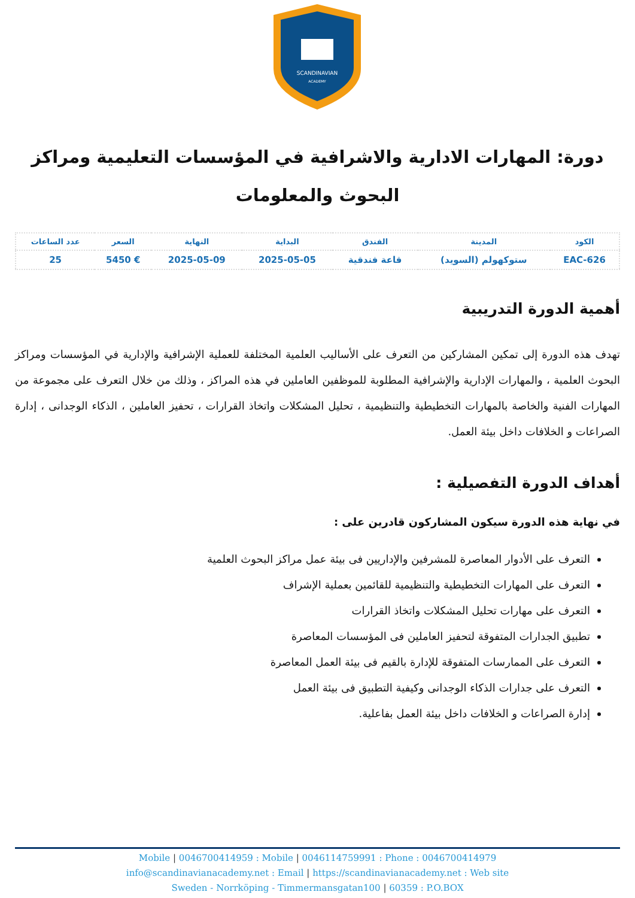SCANDINAVIAN
ACADEMY
دورة: المهارات الادارية والاشرافية في المؤسسات التعليمية ومراكز البحوث والمعلومات
| الكود | المدينة | الفندق | البداية | النهاية | السعر | عدد الساعات |
| --- | --- | --- | --- | --- | --- | --- |
| EAC-626 | ستوكهولم (السويد) | قاعة فندقية | 2025-05-05 | 2025-05-09 | € 5450 | 25 |
أهمية الدورة التدريبية
تهدف هذه الدورة إلى تمكين المشاركين من التعرف على الأساليب العلمية المختلفة للعملية الإشرافية والإدارية في المؤسسات ومراكز البحوث العلمية ، والمهارات الإدارية والإشرافية المطلوبة للموظفين العاملين في هذه المراكز ، وذلك من خلال التعرف على مجموعة من المهارات الفنية والخاصة بالمهارات التخطيطية والتنظيمية ، تحليل المشكلات واتخاذ القرارات ، تحفيز العاملين ، الذكاء الوجدانى ، إدارة الصراعات و الخلافات داخل بيئة العمل.
أهداف الدورة التفصيلية :
في نهاية هذه الدورة سيكون المشاركون قادرين على :
التعرف على الأدوار المعاصرة للمشرفين والإداريين فى بيئة عمل مراكز البحوث العلمية
التعرف على المهارات التخطيطية والتنظيمية للقائمين بعملية الإشراف
التعرف على مهارات تحليل المشكلات واتخاذ القرارات
تطبيق الجدارات المتفوقة لتحفيز العاملين فى المؤسسات المعاصرة
التعرف على الممارسات المتفوقة للإدارة بالقيم فى بيئة العمل المعاصرة
التعرف على جدارات الذكاء الوجدانى وكيفية التطبيق فى بيئة العمل
إدارة الصراعات و الخلافات داخل بيئة العمل بفاعلية.
Mobile | 0046700414959 : Mobile | 0046114759991 : Phone : 0046700414979
info@scandinavianacademy.net : Email | https://scandinavianacademy.net : Web site
Sweden - Norrköping - Timmermansgatan100 | 60359 : P.O.BOX